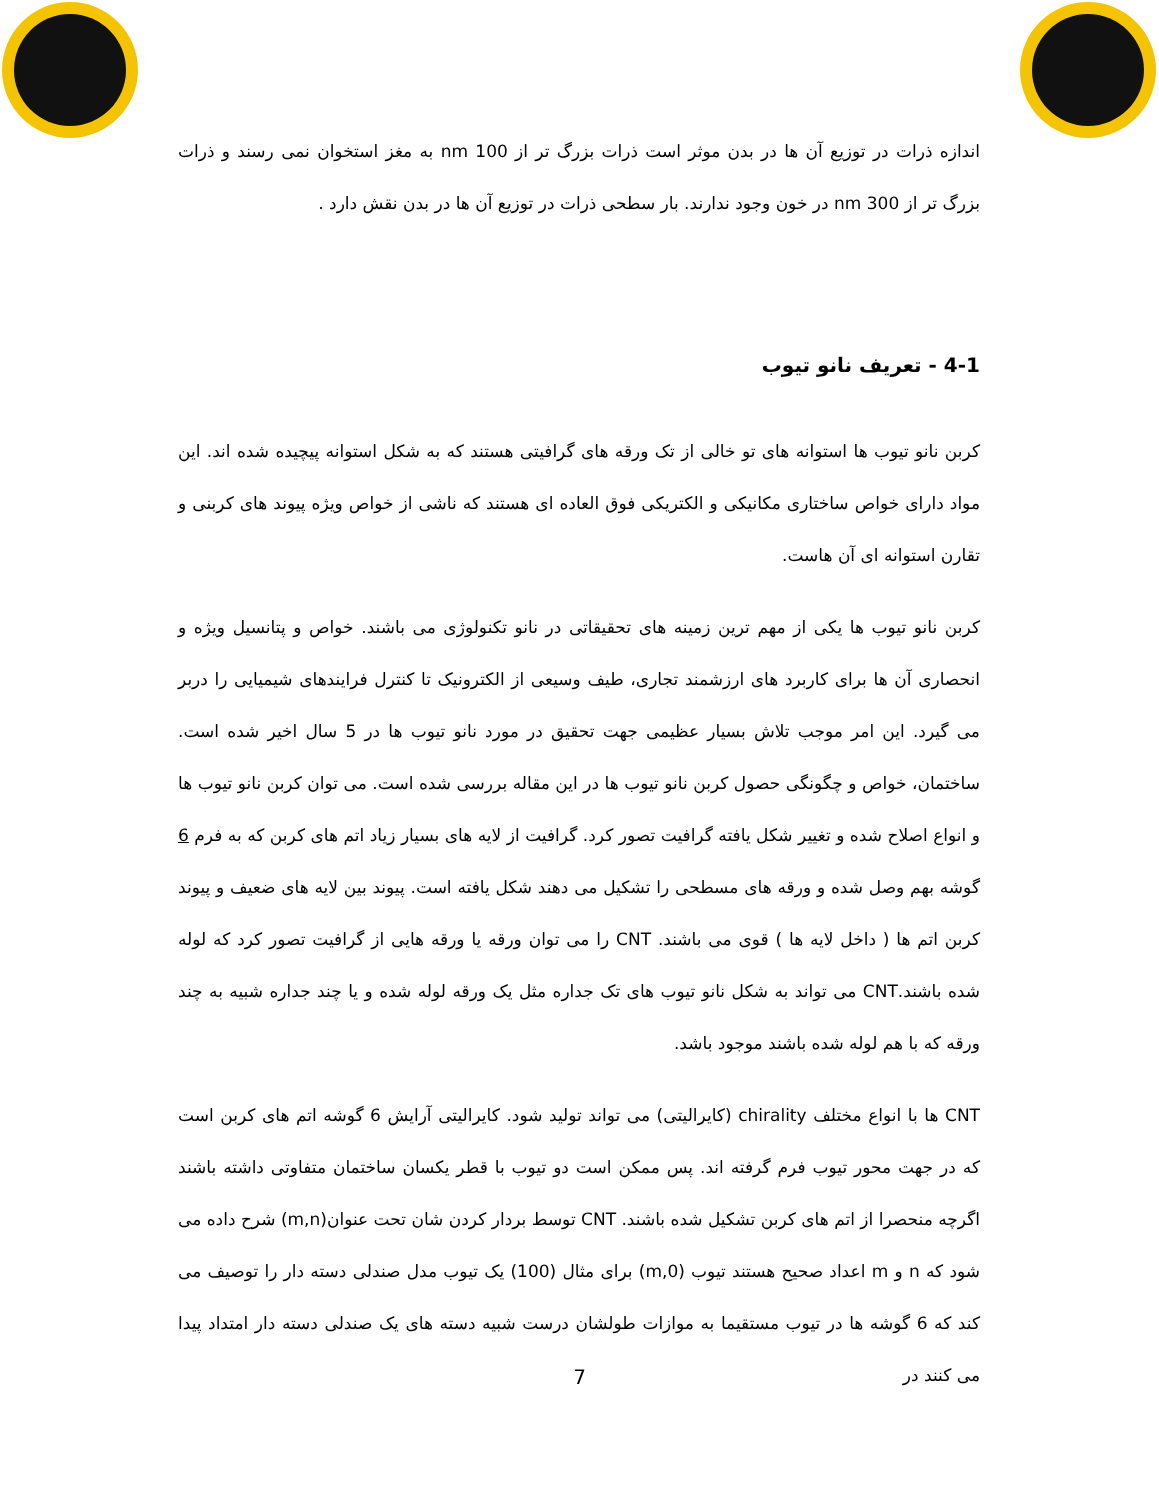اندازه ذرات در توزیع آن ها در بدن موثر است ذرات بزرگ تر از 100 nm به مغز استخوان نمی رسند و ذرات بزرگ تر از 300 nm در خون وجود ندارند. بار سطحی ذرات در توزیع آن ها در بدن نقش دارد .
4-1 - تعریف نانو تیوب
کربن نانو تیوب ها استوانه های تو خالی از تک ورقه های گرافیتی هستند که به شکل استوانه پیچیده شده اند. این مواد دارای خواص ساختاری مکانیکی و الکتریکی فوق العاده ای هستند که ناشی از خواص ویژه پیوند های کربنی و تقارن استوانه ای آن هاست.
کربن نانو تیوب ها یکی از مهم ترین زمینه های تحقیقاتی در نانو تکنولوژی می باشند. خواص و پتانسیل ویژه و انحصاری آن ها برای کاربرد های ارزشمند تجاری، طیف وسیعی از الکترونیک تا کنترل فرایندهای شیمیایی را دربر می گیرد. این امر موجب تلاش بسیار عظیمی جهت تحقیق در مورد نانو تیوب ها در 5 سال اخیر شده است. ساختمان، خواص و چگونگی حصول کربن نانو تیوب ها در این مقاله بررسی شده است. می توان کربن نانو تیوب ها و انواع اصلاح شده و تغییر شکل یافته گرافیت تصور کرد. گرافیت از لایه های بسیار زیاد اتم های کربن که به فرم 6 گوشه بهم وصل شده و ورقه های مسطحی را تشکیل می دهند شکل یافته است. پیوند بین لایه های ضعیف و پیوند کربن اتم ها ( داخل لایه ها ) قوی می باشند. CNT را می توان ورقه یا ورقه هایی از گرافیت تصور کرد که لوله شده باشند.CNT می تواند به شکل نانو تیوب های تک جداره مثل یک ورقه لوله شده و یا چند جداره شبیه به چند ورقه که با هم لوله شده باشند موجود باشد.
CNT ها با انواع مختلف chirality (کایرالیتی) می تواند تولید شود. کایرالیتی آرایش 6 گوشه اتم های کربن است که در جهت محور تیوب فرم گرفته اند. پس ممکن است دو تیوب با قطر یکسان ساختمان متفاوتی داشته باشند اگرچه منحصرا از اتم های کربن تشکیل شده باشند. CNT توسط بردار کردن شان تحت عنوان(m,n) شرح داده می شود که n و m اعداد صحیح هستند تیوب (m,0) برای مثال (100) یک تیوب مدل صندلی دسته دار را توصیف می کند که 6 گوشه ها در تیوب مستقیما به موازات طولشان درست شبیه دسته های یک صندلی دسته دار امتداد پیدا می کنند در
7